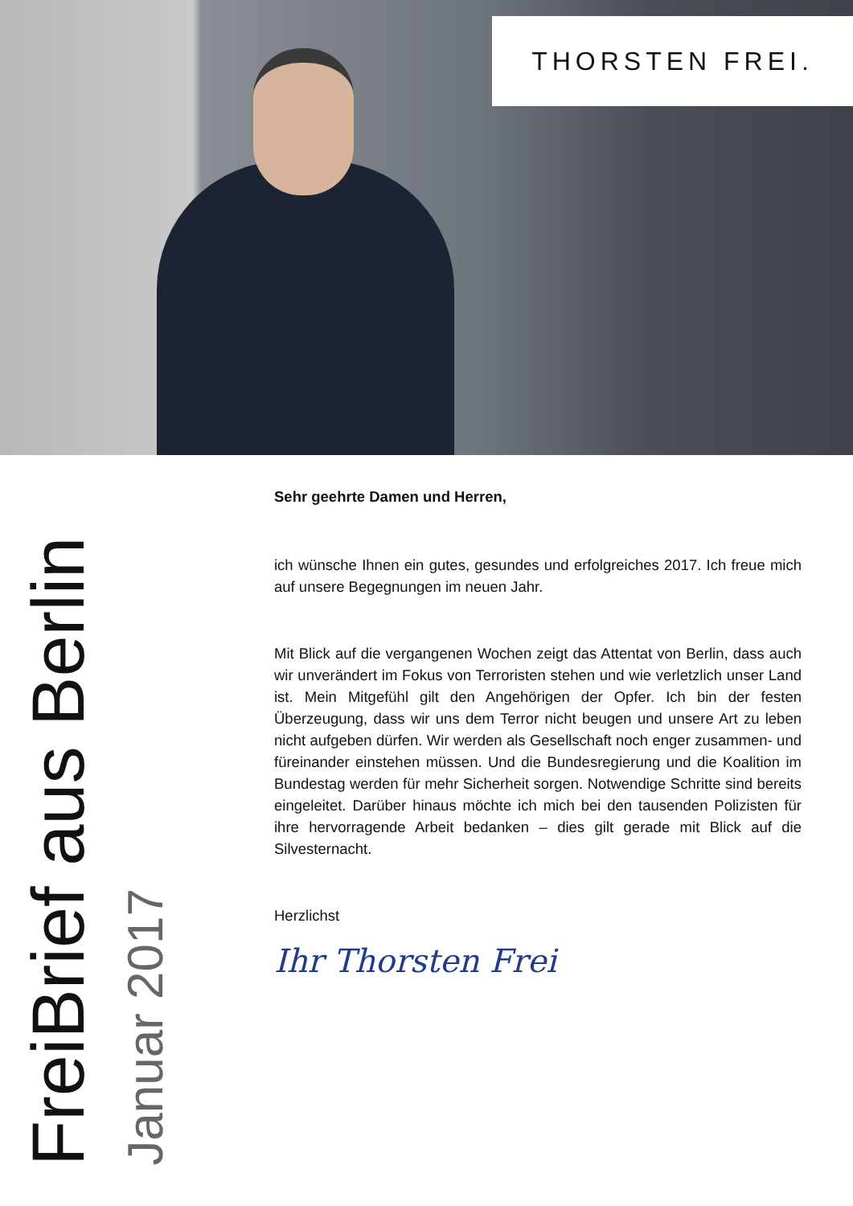THORSTEN FREI.
FreiBrief aus Berlin
Januar 2017
Sehr geehrte Damen und Herren,
ich wünsche Ihnen ein gutes, gesundes und erfolgreiches 2017. Ich freue mich auf unsere Begegnungen im neuen Jahr.
Mit Blick auf die vergangenen Wochen zeigt das Attentat von Berlin, dass auch wir unverändert im Fokus von Terroristen stehen und wie verletzlich unser Land ist. Mein Mitgefühl gilt den Angehörigen der Opfer. Ich bin der festen Überzeugung, dass wir uns dem Terror nicht beugen und unsere Art zu leben nicht aufgeben dürfen. Wir werden als Gesellschaft noch enger zusammen- und füreinander einstehen müssen. Und die Bundesregierung und die Koalition im Bundestag werden für mehr Sicherheit sorgen. Notwendige Schritte sind bereits eingeleitet. Darüber hinaus möchte ich mich bei den tausenden Polizisten für ihre hervorragende Arbeit bedanken – dies gilt gerade mit Blick auf die Silvesternacht.
Herzlichst
Ihr Thorsten Frei